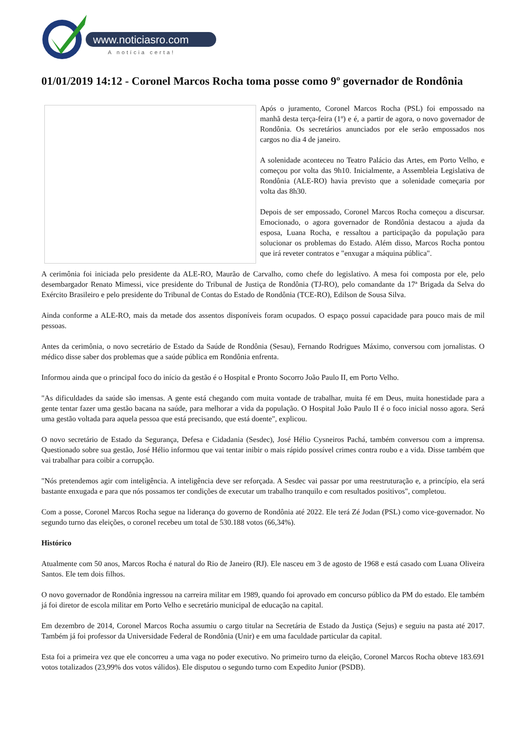www.noticiasro.com
A notícia certa!
01/01/2019 14:12 - Coronel Marcos Rocha toma posse como 9º governador de Rondônia
Após o juramento, Coronel Marcos Rocha (PSL) foi empossado na manhã desta terça-feira (1º) e é, a partir de agora, o novo governador de Rondônia. Os secretários anunciados por ele serão empossados nos cargos no dia 4 de janeiro.
A solenidade aconteceu no Teatro Palácio das Artes, em Porto Velho, e começou por volta das 9h10. Inicialmente, a Assembleia Legislativa de Rondônia (ALE-RO) havia previsto que a solenidade começaria por volta das 8h30.
Depois de ser empossado, Coronel Marcos Rocha começou a discursar. Emocionado, o agora governador de Rondônia destacou a ajuda da esposa, Luana Rocha, e ressaltou a participação da população para solucionar os problemas do Estado. Além disso, Marcos Rocha pontou que irá reveter contratos e "enxugar a máquina pública".
A cerimônia foi iniciada pelo presidente da ALE-RO, Maurão de Carvalho, como chefe do legislativo. A mesa foi composta por ele, pelo desembargador Renato Mimessi, vice presidente do Tribunal de Justiça de Rondônia (TJ-RO), pelo comandante da 17ª Brigada da Selva do Exército Brasileiro e pelo presidente do Tribunal de Contas do Estado de Rondônia (TCE-RO), Edilson de Sousa Silva.
Ainda conforme a ALE-RO, mais da metade dos assentos disponíveis foram ocupados. O espaço possui capacidade para pouco mais de mil pessoas.
Antes da cerimônia, o novo secretário de Estado da Saúde de Rondônia (Sesau), Fernando Rodrigues Máximo, conversou com jornalistas. O médico disse saber dos problemas que a saúde pública em Rondônia enfrenta.
Informou ainda que o principal foco do início da gestão é o Hospital e Pronto Socorro João Paulo II, em Porto Velho.
"As dificuldades da saúde são imensas. A gente está chegando com muita vontade de trabalhar, muita fé em Deus, muita honestidade para a gente tentar fazer uma gestão bacana na saúde, para melhorar a vida da população. O Hospital João Paulo II é o foco inicial nosso agora. Será uma gestão voltada para aquela pessoa que está precisando, que está doente", explicou.
O novo secretário de Estado da Segurança, Defesa e Cidadania (Sesdec), José Hélio Cysneiros Pachá, também conversou com a imprensa. Questionado sobre sua gestão, José Hélio informou que vai tentar inibir o mais rápido possível crimes contra roubo e a vida. Disse também que vai trabalhar para coibir a corrupção.
"Nós pretendemos agir com inteligência. A inteligência deve ser reforçada. A Sesdec vai passar por uma reestruturação e, a princípio, ela será bastante enxugada e para que nós possamos ter condições de executar um trabalho tranquilo e com resultados positivos", completou.
Com a posse, Coronel Marcos Rocha segue na liderança do governo de Rondônia até 2022. Ele terá Zé Jodan (PSL) como vice-governador. No segundo turno das eleições, o coronel recebeu um total de 530.188 votos (66,34%).
Histórico
Atualmente com 50 anos, Marcos Rocha é natural do Rio de Janeiro (RJ). Ele nasceu em 3 de agosto de 1968 e está casado com Luana Oliveira Santos. Ele tem dois filhos.
O novo governador de Rondônia ingressou na carreira militar em 1989, quando foi aprovado em concurso público da PM do estado. Ele também já foi diretor de escola militar em Porto Velho e secretário municipal de educação na capital.
Em dezembro de 2014, Coronel Marcos Rocha assumiu o cargo titular na Secretária de Estado da Justiça (Sejus) e seguiu na pasta até 2017. Também já foi professor da Universidade Federal de Rondônia (Unir) e em uma faculdade particular da capital.
Esta foi a primeira vez que ele concorreu a uma vaga no poder executivo. No primeiro turno da eleição, Coronel Marcos Rocha obteve 183.691 votos totalizados (23,99% dos votos válidos). Ele disputou o segundo turno com Expedito Junior (PSDB).